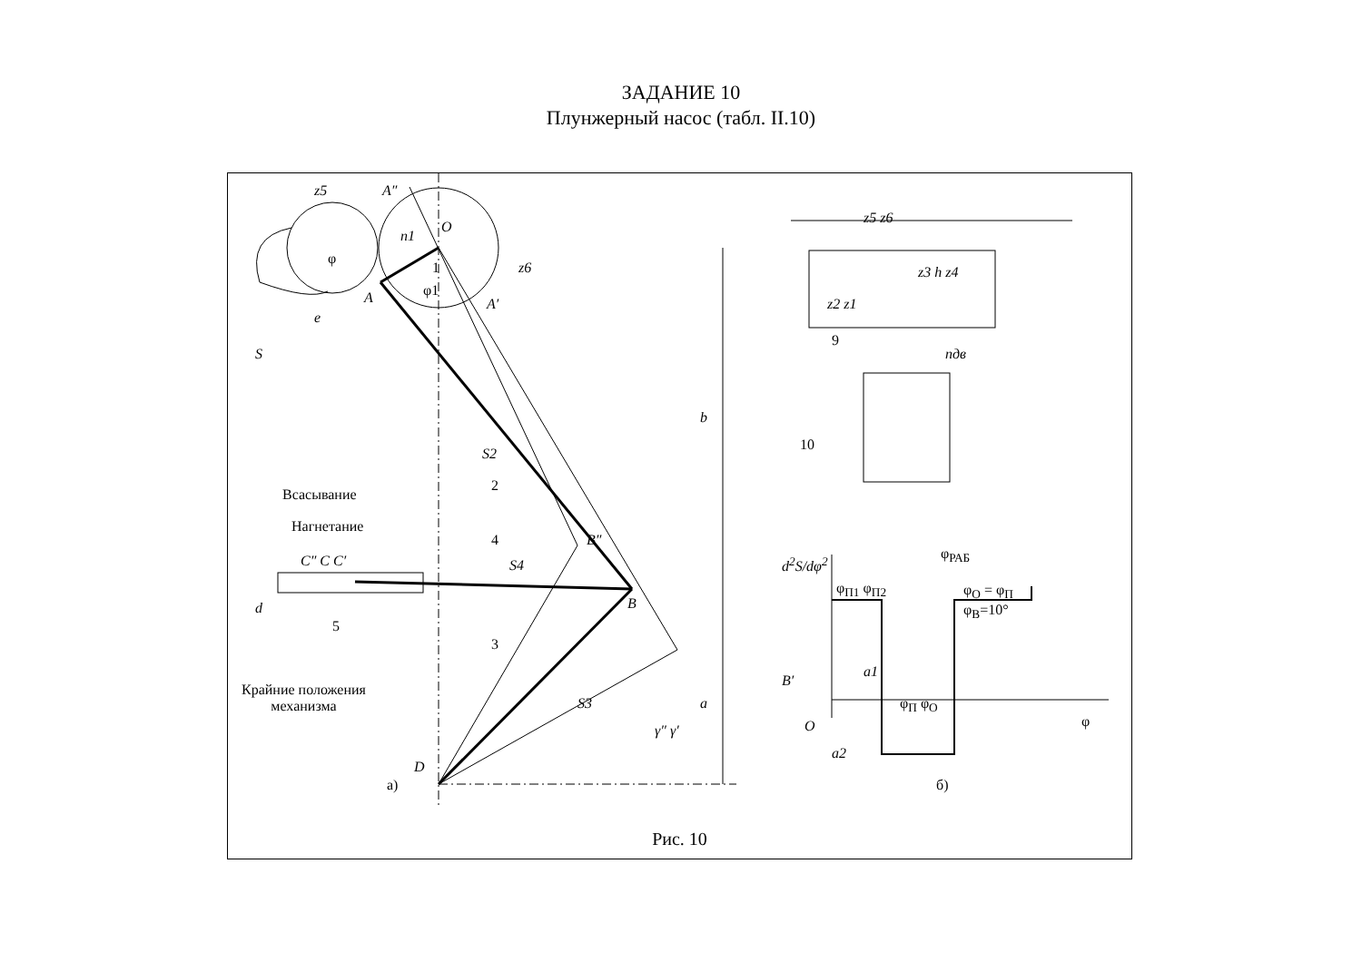ЗАДАНИЕ 10
Плунжерный насос (табл. II.10)
z5 A″
O
n1
1
φ1
z6
φ
A A′
e
S
b
S2
2
Всасывание
Нагнетание
4 B″
C″ C C′ S4
B
5
d
3
B′
Крайние положения
механизма
S3 a
γ″ γ′
D
а)
z5 z6
z3 h z4
z2 z1
9
nдв
10
d<sup>2</sup>S/dφ<sup>2</sup>
φ<sub>РАБ</sub>
φ<sub>П1</sub> φ<sub>П2</sub>
φ<sub>О</sub> = φ<sub>П</sub>
φ<sub>В</sub>=10°
a1
φ<sub>П</sub> φ<sub>О</sub>
O φ
a2
б)
Рис. 10